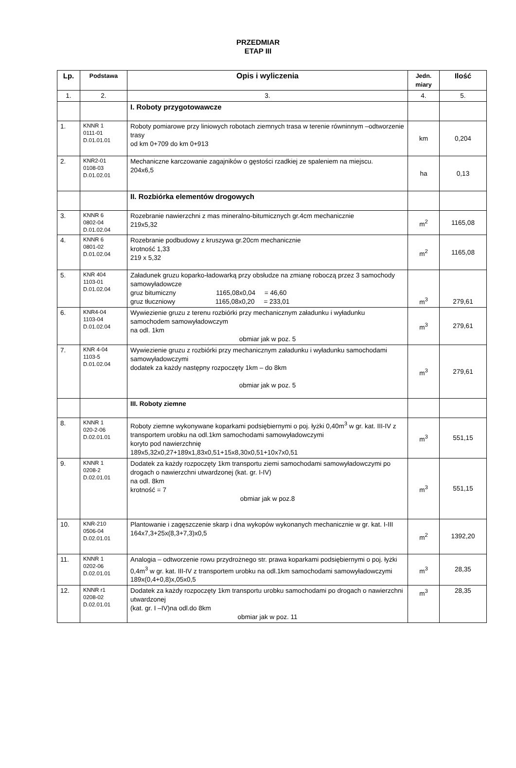PRZEDMIAR
ETAP III
| Lp. | Podstawa | Opis i wyliczenia | Jedn. miary | Ilość |
| --- | --- | --- | --- | --- |
| 1. | 2. | 3. | 4. | 5. |
| | | I. Roboty przygotowawcze | | |
| 1. | KNNR 1 0111-01 D.01.01.01 | Roboty pomiarowe przy liniowych robotach ziemnych trasa w terenie równinnym –odtworzenie trasy od km 0+709 do km 0+913 | km | 0,204 |
| 2. | KNR2-01 0108-03 D.01.02.01 | Mechaniczne karczowanie zagajników o gęstości rzadkiej ze spaleniem na miejscu. 204x6,5 | ha | 0,13 |
| | | II. Rozbiórka elementów drogowych | | |
| 3. | KNNR 6 0802-04 D.01.02.04 | Rozebranie nawierzchni z mas mineralno-bitumicznych gr.4cm mechanicznie 219x5,32 | m<sup>2</sup> | 1165,08 |
| 4. | KNNR 6 0801-02 D.01.02.04 | Rozebranie podbudowy z kruszywa gr.20cm mechanicznie krotność 1,33 219 x 5,32 | m<sup>2</sup> | 1165,08 |
| 5. | KNR 404 1103-01 D.01.02.04 | Załadunek gruzu koparko-ładowarką przy obsłudze na zmianę roboczą przez 3 samochody samowyładowcze gruz bitumiczny 1165,08x0,04 = 46,60 gruz tłuczniowy 1165,08x0,20 = 233,01 | m<sup>3</sup> | 279,61 |
| 6. | KNR4-04 1103-04 D.01.02.04 | Wywiezienie gruzu z terenu rozbiórki przy mechanicznym załadunku i wyładunku samochodem samowyładowczym na odl. 1km obmiar jak w poz. 5 | m<sup>3</sup> | 279,61 |
| 7. | KNR 4-04 1103-5 D.01.02.04 | Wywiezienie gruzu z rozbiórki przy mechanicznym załadunku i wyładunku samochodami samowyładowczymi dodatek za każdy następny rozpoczęty 1km – do 8km obmiar jak w poz. 5 | m<sup>3</sup> | 279,61 |
| | | III. Roboty ziemne | | |
| 8. | KNNR 1 020-2-06 D.02.01.01 | Roboty ziemne wykonywane koparkami podsiębiernymi o poj. łyżki 0,40m<sup>3</sup> w gr. kat. III-IV z transportem urobku na odl.1km samochodami samowyładowczymi koryto pod nawierzchnię 189x5,32x0,27+189x1,83x0,51+15x8,30x0,51+10x7x0,51 | m<sup>3</sup> | 551,15 |
| 9. | KNNR 1 0208-2 D.02.01.01 | Dodatek za każdy rozpoczęty 1km transportu ziemi samochodami samowyładowczymi po drogach o nawierzchni utwardzonej (kat. gr. I-IV) na odl. 8km krotność = 7 obmiar jak w poz.8 | m<sup>3</sup> | 551,15 |
| 10. | KNR-210 0506-04 D.02.01.01 | Plantowanie i zagęszczenie skarp i dna wykopów wykonanych mechanicznie w gr. kat. I-III 164x7,3+25x(8,3+7,3)x0,5 | m<sup>2</sup> | 1392,20 |
| 11. | KNNR 1 0202-06 D.02.01.01 | Analogia – odtworzenie rowu przydrożnego str. prawa koparkami podsiębiernymi o poj. łyżki 0,4m<sup>3</sup> w gr. kat. III-IV z transportem urobku na odl.1km samochodami samowyładowczymi 189x(0,4+0,8)x,05x0,5 | m<sup>3</sup> | 28,35 |
| 12. | KNNR r1 0208-02 D.02.01.01 | Dodatek za każdy rozpoczęty 1km transportu urobku samochodami po drogach o nawierzchni utwardzonej (kat. gr. I –IV)na odl.do 8km obmiar jak w poz. 11 | m<sup>3</sup> | 28,35 |